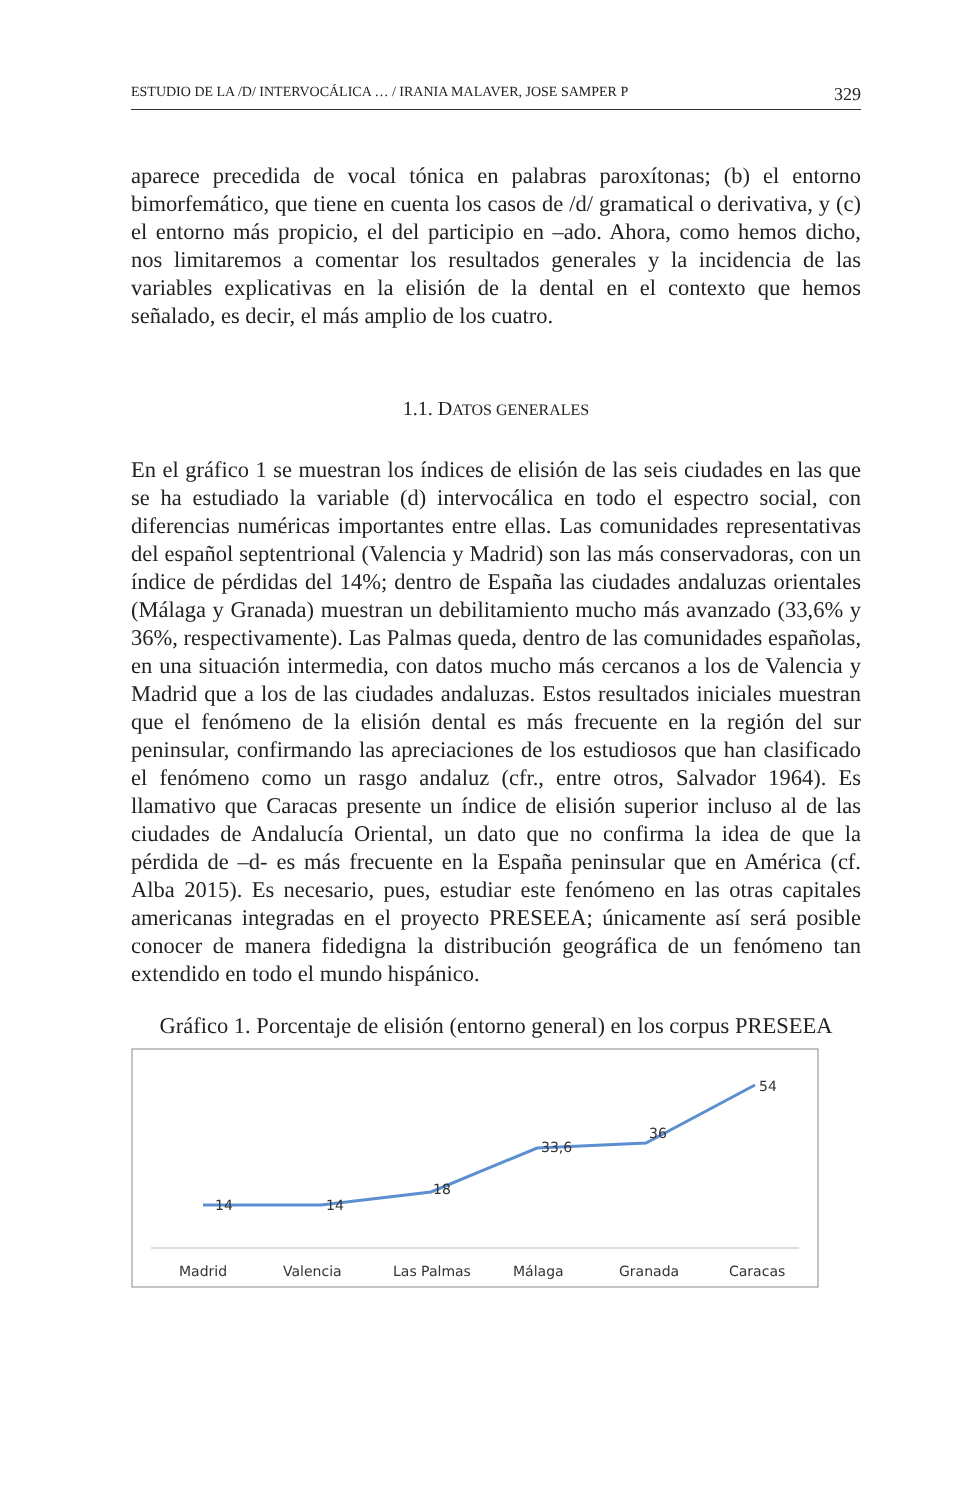ESTUDIO DE LA /D/ INTERVOCÁLICA … / IRANIA MALAVER, JOSE SAMPER P 329
aparece precedida de vocal tónica en palabras paroxítonas; (b) el entorno bimorfemático, que tiene en cuenta los casos de /d/ gramatical o derivativa, y (c) el entorno más propicio, el del participio en –ado. Ahora, como hemos dicho, nos limitaremos a comentar los resultados generales y la incidencia de las variables explicativas en la elisión de la dental en el contexto que hemos señalado, es decir, el más amplio de los cuatro.
1.1. DATOS GENERALES
En el gráfico 1 se muestran los índices de elisión de las seis ciudades en las que se ha estudiado la variable (d) intervocálica en todo el espectro social, con diferencias numéricas importantes entre ellas. Las comunidades representativas del español septentrional (Valencia y Madrid) son las más conservadoras, con un índice de pérdidas del 14%; dentro de España las ciudades andaluzas orientales (Málaga y Granada) muestran un debilitamiento mucho más avanzado (33,6% y 36%, respectivamente). Las Palmas queda, dentro de las comunidades españolas, en una situación intermedia, con datos mucho más cercanos a los de Valencia y Madrid que a los de las ciudades andaluzas. Estos resultados iniciales muestran que el fenómeno de la elisión dental es más frecuente en la región del sur peninsular, confirmando las apreciaciones de los estudiosos que han clasificado el fenómeno como un rasgo andaluz (cfr., entre otros, Salvador 1964). Es llamativo que Caracas presente un índice de elisión superior incluso al de las ciudades de Andalucía Oriental, un dato que no confirma la idea de que la pérdida de –d- es más frecuente en la España peninsular que en América (cf. Alba 2015). Es necesario, pues, estudiar este fenómeno en las otras capitales americanas integradas en el proyecto PRESEEA; únicamente así será posible conocer de manera fidedigna la distribución geográfica de un fenómeno tan extendido en todo el mundo hispánico.
Gráfico 1. Porcentaje de elisión (entorno general) en los corpus PRESEEA
14
14
18
33,6
36
54
Madrid
Valencia
Las Palmas
Málaga
Granada
Caracas